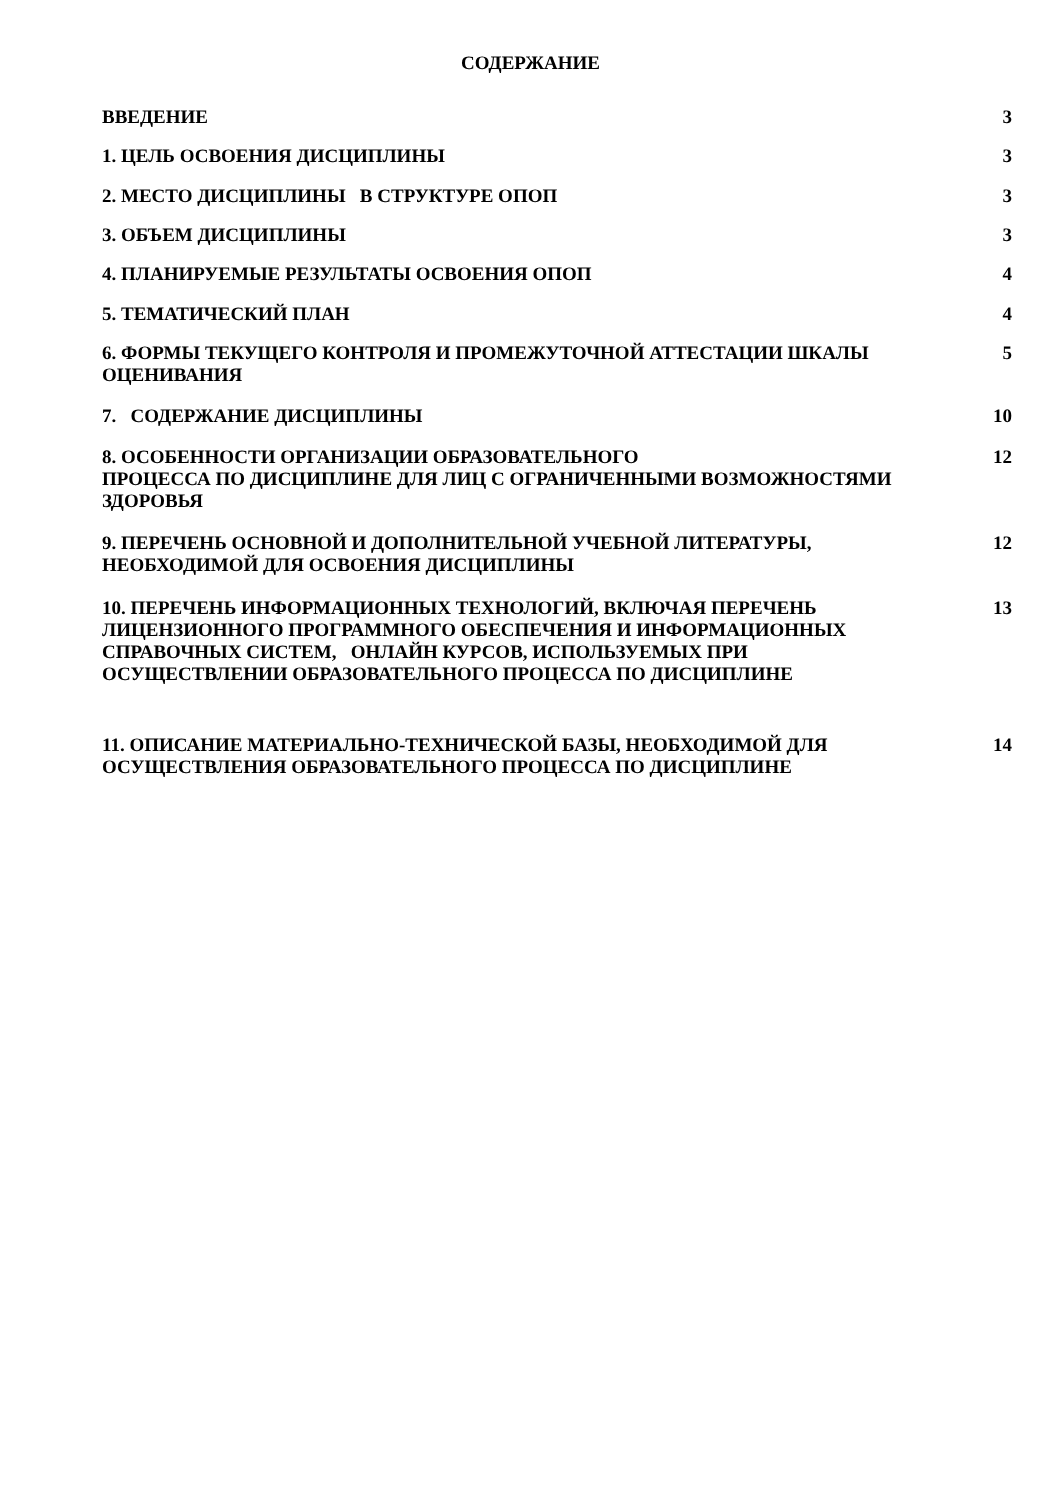СОДЕРЖАНИЕ
ВВЕДЕНИЕ 3
1. ЦЕЛЬ ОСВОЕНИЯ ДИСЦИПЛИНЫ 3
2. МЕСТО ДИСЦИПЛИНЫ В СТРУКТУРЕ ОПОП
3
3. ОБЪЕМ ДИСЦИПЛИНЫ 3
4. ПЛАНИРУЕМЫЕ РЕЗУЛЬТАТЫ ОСВОЕНИЯ ОПОП
4
5. ТЕМАТИЧЕСКИЙ ПЛАН 4
6. ФОРМЫ ТЕКУЩЕГО КОНТРОЛЯ И ПРОМЕЖУТОЧНОЙ АТТЕСТАЦИИ ШКАЛЫ ОЦЕНИВАНИЯ
5
7. СОДЕРЖАНИЕ ДИСЦИПЛИНЫ 10
8. ОСОБЕННОСТИ ОРГАНИЗАЦИИ ОБРАЗОВАТЕЛЬНОГО
ПРОЦЕССА ПО ДИСЦИПЛИНЕ ДЛЯ ЛИЦ С ОГРАНИЧЕННЫМИ ВОЗМОЖНОСТЯМИ ЗДОРОВЬЯ
12
9. ПЕРЕЧЕНЬ ОСНОВНОЙ И ДОПОЛНИТЕЛЬНОЙ УЧЕБНОЙ ЛИТЕРАТУРЫ, НЕОБХОДИМОЙ ДЛЯ ОСВОЕНИЯ ДИСЦИПЛИНЫ
12
10. ПЕРЕЧЕНЬ ИНФОРМАЦИОННЫХ ТЕХНОЛОГИЙ, ВКЛЮЧАЯ ПЕРЕЧЕНЬ ЛИЦЕНЗИОННОГО ПРОГРАММНОГО ОБЕСПЕЧЕНИЯ И ИНФОРМАЦИОННЫХ СПРАВОЧНЫХ СИСТЕМ, ОНЛАЙН КУРСОВ, ИСПОЛЬЗУЕМЫХ ПРИ ОСУЩЕСТВЛЕНИИ ОБРАЗОВАТЕЛЬНОГО ПРОЦЕССА ПО ДИСЦИПЛИНЕ
13
11. ОПИСАНИЕ МАТЕРИАЛЬНО-ТЕХНИЧЕСКОЙ БАЗЫ, НЕОБХОДИМОЙ ДЛЯ ОСУЩЕСТВЛЕНИЯ ОБРАЗОВАТЕЛЬНОГО ПРОЦЕССА ПО ДИСЦИПЛИНЕ
14